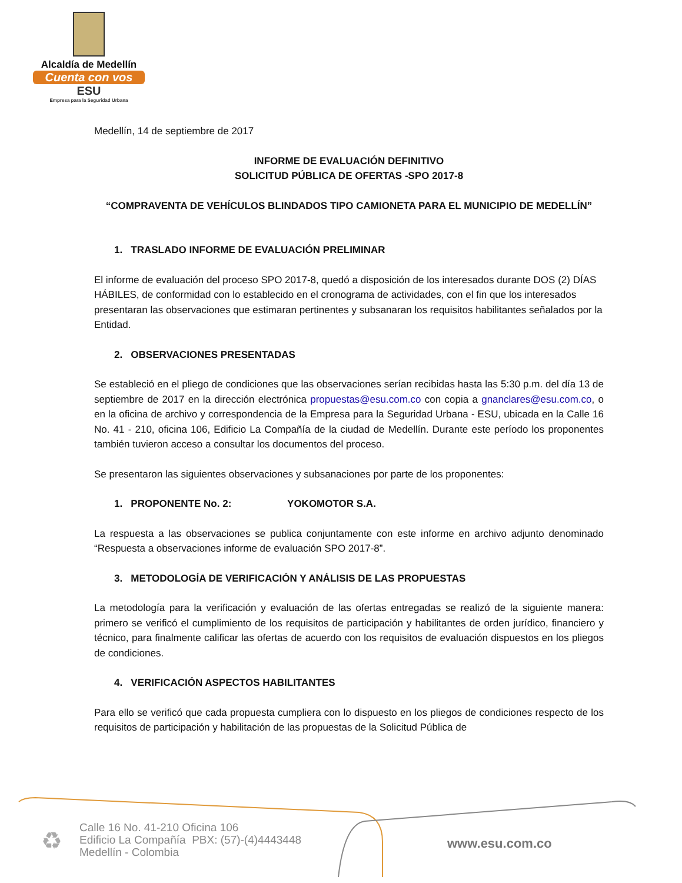Alcaldía de Medellín
Cuenta con vos
ESU
Empresa para la Seguridad Urbana
Medellín, 14 de septiembre de 2017
INFORME DE EVALUACIÓN DEFINITIVO
SOLICITUD PÚBLICA DE OFERTAS -SPO 2017-8
“COMPRAVENTA DE VEHÍCULOS BLINDADOS TIPO CAMIONETA PARA EL MUNICIPIO DE MEDELLÍN”
1. TRASLADO INFORME DE EVALUACIÓN PRELIMINAR
El informe de evaluación del proceso SPO 2017-8, quedó a disposición de los interesados durante DOS (2) DÍAS HÁBILES, de conformidad con lo establecido en el cronograma de actividades, con el fin que los interesados presentaran las observaciones que estimaran pertinentes y subsanaran los requisitos habilitantes señalados por la Entidad.
2. OBSERVACIONES PRESENTADAS
Se estableció en el pliego de condiciones que las observaciones serían recibidas hasta las 5:30 p.m. del día 13 de septiembre de 2017 en la dirección electrónica propuestas@esu.com.co con copia a gnanclares@esu.com.co, o en la oficina de archivo y correspondencia de la Empresa para la Seguridad Urbana - ESU, ubicada en la Calle 16 No. 41 - 210, oficina 106, Edificio La Compañía de la ciudad de Medellín. Durante este período los proponentes también tuvieron acceso a consultar los documentos del proceso.
Se presentaron las siguientes observaciones y subsanaciones por parte de los proponentes:
1. PROPONENTE No. 2: YOKOMOTOR S.A.
La respuesta a las observaciones se publica conjuntamente con este informe en archivo adjunto denominado “Respuesta a observaciones informe de evaluación SPO 2017-8”.
3. METODOLOGÍA DE VERIFICACIÓN Y ANÁLISIS DE LAS PROPUESTAS
La metodología para la verificación y evaluación de las ofertas entregadas se realizó de la siguiente manera: primero se verificó el cumplimiento de los requisitos de participación y habilitantes de orden jurídico, financiero y técnico, para finalmente calificar las ofertas de acuerdo con los requisitos de evaluación dispuestos en los pliegos de condiciones.
4. VERIFICACIÓN ASPECTOS HABILITANTES
Para ello se verificó que cada propuesta cumpliera con lo dispuesto en los pliegos de condiciones respecto de los requisitos de participación y habilitación de las propuestas de la Solicitud Pública de
♻
Calle 16 No. 41-210 Oficina 106
Edificio La Compañía PBX: (57)-(4)4443448
Medellín - Colombia
www.esu.com.co